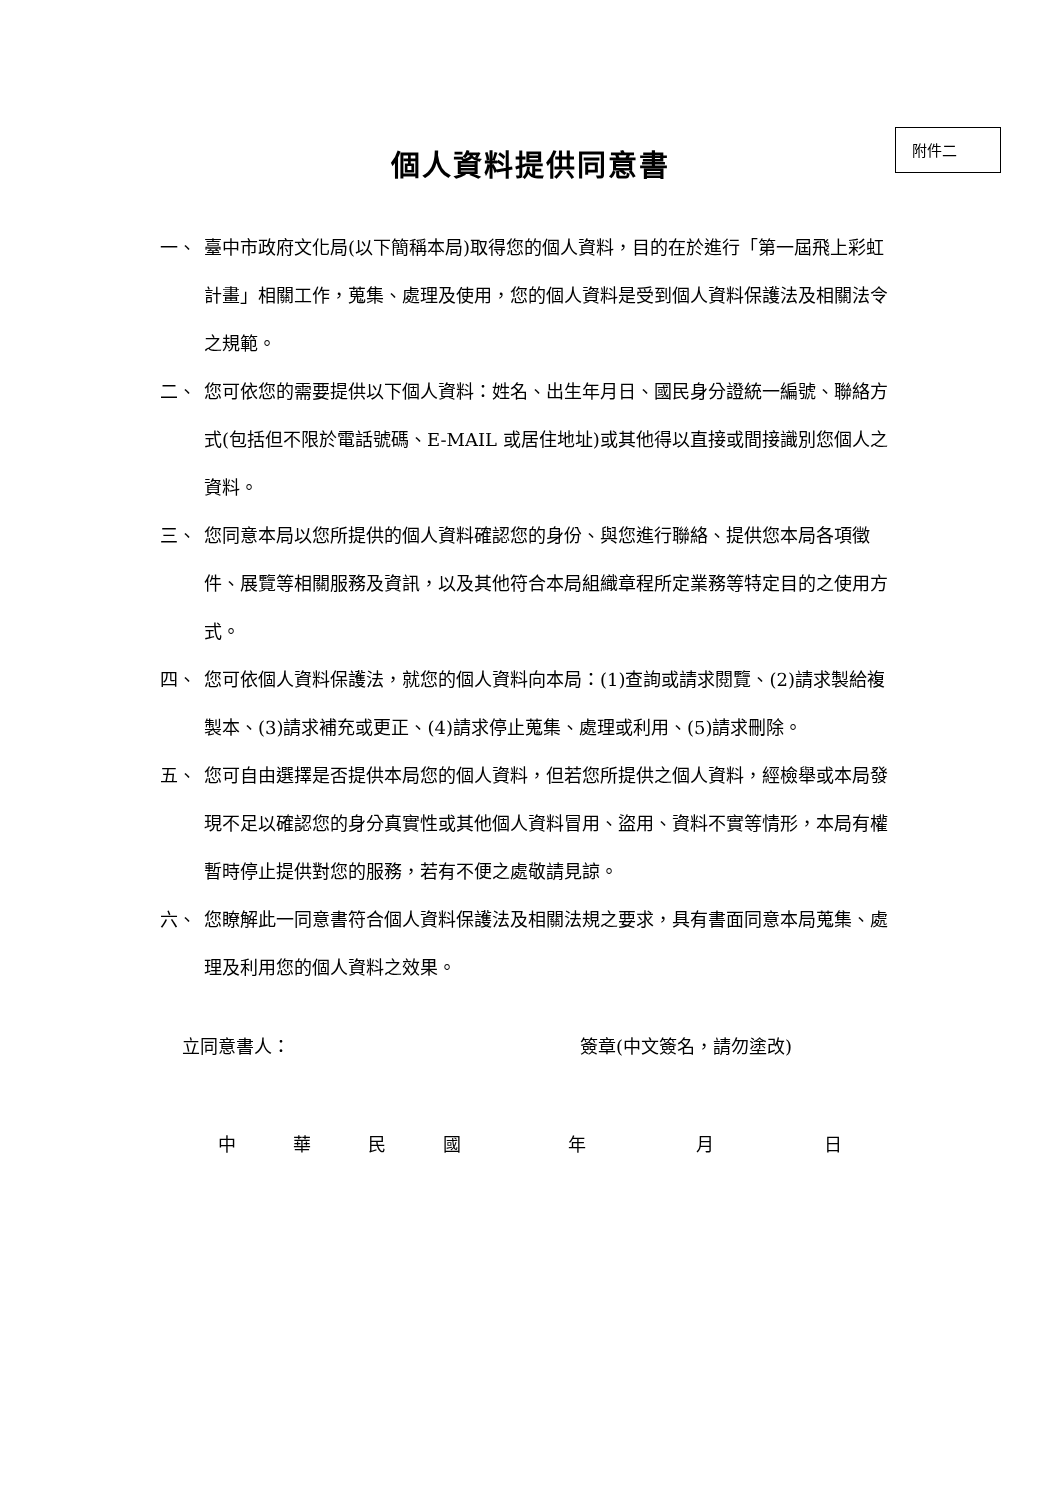個人資料提供同意書
附件二
一、 臺中市政府文化局(以下簡稱本局)取得您的個人資料，目的在於進行「第一屆飛上彩虹計畫」相關工作，蒐集、處理及使用，您的個人資料是受到個人資料保護法及相關法令之規範。
二、 您可依您的需要提供以下個人資料：姓名、出生年月日、國民身分證統一編號、聯絡方式(包括但不限於電話號碼、E-MAIL 或居住地址)或其他得以直接或間接識別您個人之資料。
三、 您同意本局以您所提供的個人資料確認您的身份、與您進行聯絡、提供您本局各項徵件、展覽等相關服務及資訊，以及其他符合本局組織章程所定業務等特定目的之使用方式。
四、 您可依個人資料保護法，就您的個人資料向本局：(1)查詢或請求閱覽、(2)請求製給複製本、(3)請求補充或更正、(4)請求停止蒐集、處理或利用、(5)請求刪除。
五、 您可自由選擇是否提供本局您的個人資料，但若您所提供之個人資料，經檢舉或本局發現不足以確認您的身分真實性或其他個人資料冒用、盜用、資料不實等情形，本局有權暫時停止提供對您的服務，若有不便之處敬請見諒。
六、 您瞭解此一同意書符合個人資料保護法及相關法規之要求，具有書面同意本局蒐集、處理及利用您的個人資料之效果。
立同意書人： 簽章(中文簽名，請勿塗改)
中 華 民 國 年 月 日